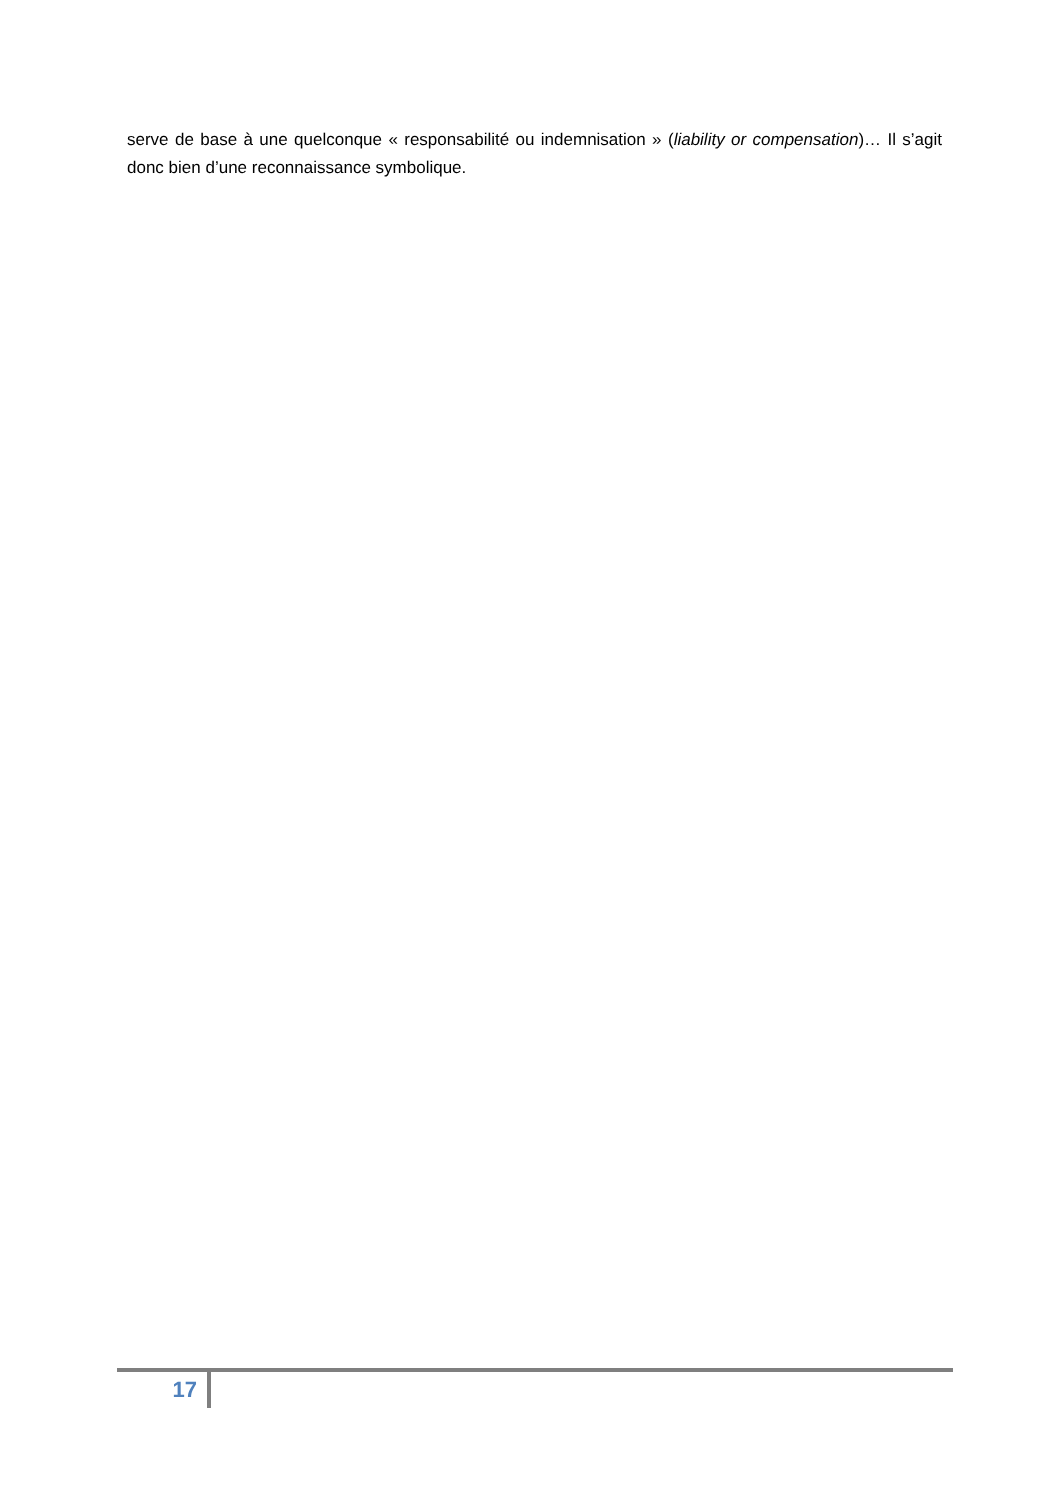serve de base à une quelconque « responsabilité ou indemnisation » (liability or compensation)… Il s’agit donc bien d’une reconnaissance symbolique.
17